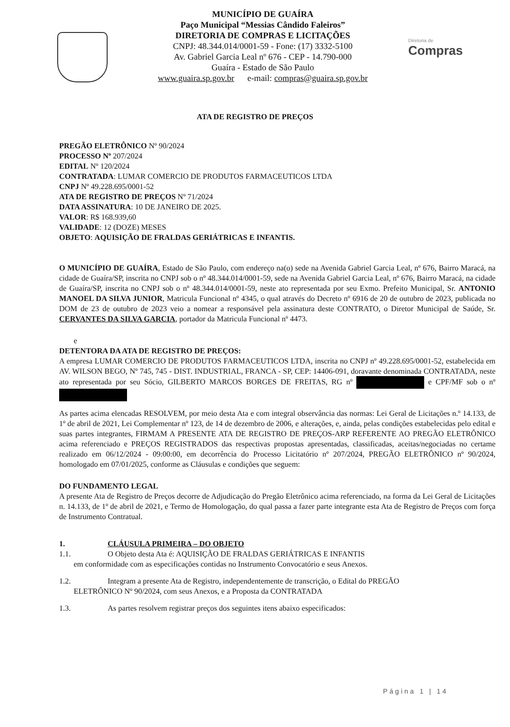MUNICÍPIO DE GUAÍRA
Paço Municipal “Messias Cândido Faleiros”
DIRETORIA DE COMPRAS E LICITAÇÕES
CNPJ: 48.344.014/0001-59 - Fone: (17) 3332-5100
Av. Gabriel Garcia Leal nº 676 - CEP - 14.790-000
Guaíra - Estado de São Paulo
www.guaira.sp.gov.br e-mail: compras@guaira.sp.gov.br
Diretoria de
Compras
ATA DE REGISTRO DE PREÇOS
PREGÃO ELETRÔNICO Nº 90/2024
PROCESSO Nº 207/2024
EDITAL Nº 120/2024
CONTRATADA: LUMAR COMERCIO DE PRODUTOS FARMACEUTICOS LTDA
CNPJ Nº 49.228.695/0001-52
ATA DE REGISTRO DE PREÇOS Nº 71/2024
DATA ASSINATURA: 10 DE JANEIRO DE 2025.
VALOR: R$ 168.939,60
VALIDADE: 12 (DOZE) MESES
OBJETO: AQUISIÇÃO DE FRALDAS GERIÁTRICAS E INFANTIS.
O MUNICÍPIO DE GUAÍRA, Estado de São Paulo, com endereço na(o) sede na Avenida Gabriel Garcia Leal, nº 676, Bairro Maracá, na cidade de Guaíra/SP, inscrita no CNPJ sob o nº 48.344.014/0001-59, sede na Avenida Gabriel Garcia Leal, nº 676, Bairro Maracá, na cidade de Guaíra/SP, inscrita no CNPJ sob o nº 48.344.014/0001-59, neste ato representada por seu Exmo. Prefeito Municipal, Sr. ANTONIO MANOEL DA SILVA JUNIOR, Matricula Funcional nº 4345, o qual através do Decreto nº 6916 de 20 de outubro de 2023, publicada no DOM de 23 de outubro de 2023 veio a nomear a responsável pela assinatura deste CONTRATO, o Diretor Municipal de Saúde, Sr. CERVANTES DA SILVA GARCIA, portador da Matricula Funcional nº 4473.
e
DETENTORA DA ATA DE REGISTRO DE PREÇOS:
A empresa LUMAR COMERCIO DE PRODUTOS FARMACEUTICOS LTDA, inscrita no CNPJ nº 49.228.695/0001-52, estabelecida em AV. WILSON BEGO, Nº 745, 745 - DIST. INDUSTRIAL, FRANCA - SP, CEP: 14406-091, doravante denominada CONTRATADA, neste ato representada por seu Sócio, GILBERTO MARCOS BORGES DE FREITAS, RG nº e CPF/MF sob o nº
As partes acima elencadas RESOLVEM, por meio desta Ata e com integral observância das normas: Lei Geral de Licitações n.º 14.133, de 1º de abril de 2021, Lei Complementar nº 123, de 14 de dezembro de 2006, e alterações, e, ainda, pelas condições estabelecidas pelo edital e suas partes integrantes, FIRMAM A PRESENTE ATA DE REGISTRO DE PREÇOS-ARP REFERENTE AO PREGÃO ELETRÔNICO acima referenciado e PREÇOS REGISTRADOS das respectivas propostas apresentadas, classificadas, aceitas/negociadas no certame realizado em 06/12/2024 - 09:00:00, em decorrência do Processo Licitatório nº 207/2024, PREGÃO ELETRÔNICO nº 90/2024, homologado em 07/01/2025, conforme as Cláusulas e condições que seguem:
DO FUNDAMENTO LEGAL
A presente Ata de Registro de Preços decorre de Adjudicação do Pregão Eletrônico acima referenciado, na forma da Lei Geral de Licitações n. 14.133, de 1º de abril de 2021, e Termo de Homologação, do qual passa a fazer parte integrante esta Ata de Registro de Preços com força de Instrumento Contratual.
1. CLÁUSULA PRIMEIRA – DO OBJETO
1.1. O Objeto desta Ata é: AQUISIÇÃO DE FRALDAS GERIÁTRICAS E INFANTIS
em conformidade com as especificações contidas no Instrumento Convocatório e seus Anexos.
1.2. Integram a presente Ata de Registro, independentemente de transcrição, o Edital do PREGÃO
ELETRÔNICO Nº 90/2024, com seus Anexos, e a Proposta da CONTRATADA
1.3. As partes resolvem registrar preços dos seguintes itens abaixo especificados:
Página 1 | 14